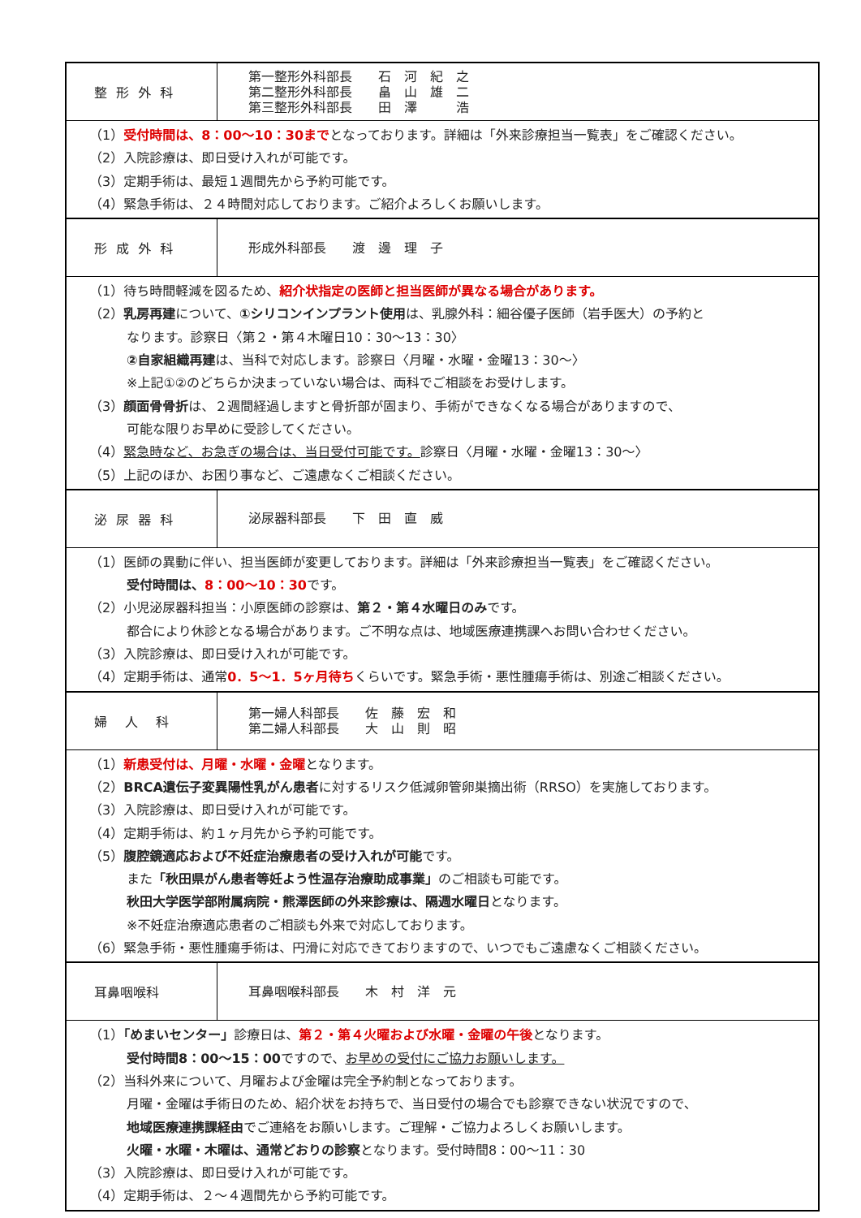| 整 形 外 科 | 第一整形外科部長 石 河 紀 之 第二整形外科部長 畠 山 雄 二 第三整形外科部長 田 澤 浩 |
| （1） 受付時間は、8：00～10：30まで となっております。詳細は「外来診療担当一覧表」をご確認ください。 （2）入院診療は、即日受け入れが可能です。 （3）定期手術は、最短１週間先から予約可能です。 （4）緊急手術は、２４時間対応しております。ご紹介よろしくお願いします。 | |
| 形 成 外 科 | 形成外科部長 渡 邊 理 子 |
| （1）待ち時間軽減を図るため、 紹介状指定の医師と担当医師が異なる場合があります。 （2） 乳房再建 について、 ①シリコンインプラント使用 は、乳腺外科：細谷優子医師（岩手医大）の予約と なります。診察日〈第２・第４木曜日10：30～13：30〉 ②自家組織再建 は、当科で対応します。診察日〈月曜・水曜・金曜13：30～〉 ※上記①②のどちらか決まっていない場合は、両科でご相談をお受けします。 （3） 顔面骨骨折 は、２週間経過しますと骨折部が固まり、手術ができなくなる場合がありますので、 可能な限りお早めに受診してください。 （4） 緊急時など、お急ぎの場合は、当日受付可能です。 診察日〈月曜・水曜・金曜13：30～〉 （5）上記のほか、お困り事など、ご遠慮なくご相談ください。 | |
| 泌 尿 器 科 | 泌尿器科部長 下 田 直 威 |
| （1）医師の異動に伴い、担当医師が変更しております。詳細は「外来診療担当一覧表」をご確認ください。 受付時間は、 8：00～10：30 です。 （2）小児泌尿器科担当：小原医師の診察は、 第２・第４水曜日のみ です。 都合により休診となる場合があります。ご不明な点は、地域医療連携課へお問い合わせください。 （3）入院診療は、即日受け入れが可能です。 （4）定期手術は、通常 0．5～1．5ヶ月待ち くらいです。緊急手術・悪性腫瘍手術は、別途ご相談ください。 | |
| 婦 人 科 | 第一婦人科部長 佐 藤 宏 和 第二婦人科部長 大 山 則 昭 |
| （1） 新患受付は、月曜・水曜・金曜 となります。 （2） BRCA遺伝子変異陽性乳がん患者 に対するリスク低減卵管卵巣摘出術（RRSO）を実施しております。 （3）入院診療は、即日受け入れが可能です。 （4）定期手術は、約１ヶ月先から予約可能です。 （5） 腹腔鏡適応および不妊症治療患者の受け入れが可能 です。 また 「秋田県がん患者等妊よう性温存治療助成事業」 のご相談も可能です。 秋田大学医学部附属病院・熊澤医師の外来診療は、隔週水曜日 となります。 ※不妊症治療適応患者のご相談も外来で対応しております。 （6）緊急手術・悪性腫瘍手術は、円滑に対応できておりますので、いつでもご遠慮なくご相談ください。 | |
| 耳鼻咽喉科 | 耳鼻咽喉科部長 木 村 洋 元 |
| （1） 「めまいセンター」 診療日は、 第２・第４火曜および水曜・金曜の午後 となります。 受付時間8：00～15：00 ですので、 お早めの受付にご協力お願いします。 （2）当科外来について、月曜および金曜は完全予約制となっております。 月曜・金曜は手術日のため、紹介状をお持ちで、当日受付の場合でも診察できない状況ですので、 地域医療連携課経由 でご連絡をお願いします。ご理解・ご協力よろしくお願いします。 火曜・水曜・木曜は、通常どおりの診察 となります。受付時間8：00～11：30 （3）入院診療は、即日受け入れが可能です。 （4）定期手術は、２～４週間先から予約可能です。 | |